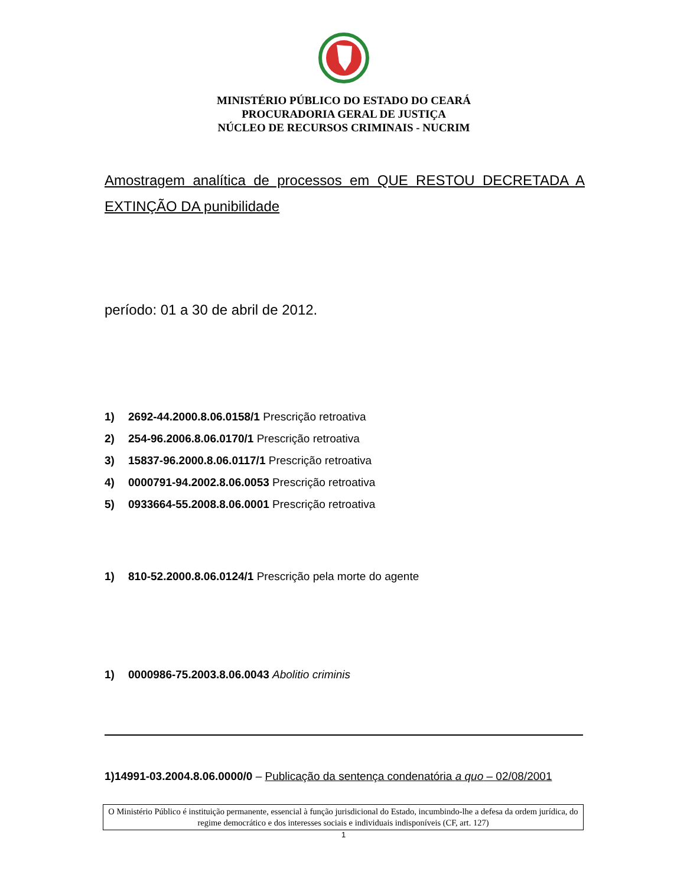MINISTÉRIO PÚBLICO DO ESTADO DO CEARÁ
PROCURADORIA GERAL DE JUSTIÇA
NÚCLEO DE RECURSOS CRIMINAIS - NUCRIM
Amostragem analítica de processos em QUE RESTOU DECRETADA A EXTINÇÃO DA punibilidade
período: 01 a 30 de abril de 2012.
1) 2692-44.2000.8.06.0158/1 Prescrição retroativa
2) 254-96.2006.8.06.0170/1 Prescrição retroativa
3) 15837-96.2000.8.06.0117/1 Prescrição retroativa
4) 0000791-94.2002.8.06.0053 Prescrição retroativa
5) 0933664-55.2008.8.06.0001 Prescrição retroativa
1) 810-52.2000.8.06.0124/1 Prescrição pela morte do agente
1) 0000986-75.2003.8.06.0043 Abolitio criminis
1)14991-03.2004.8.06.0000/0 – Publicação da sentença condenatória a quo – 02/08/2001
O Ministério Público é instituição permanente, essencial à função jurisdicional do Estado, incumbindo-lhe a defesa da ordem jurídica, do regime democrático e dos interesses sociais e individuais indisponíveis (CF, art. 127)
1